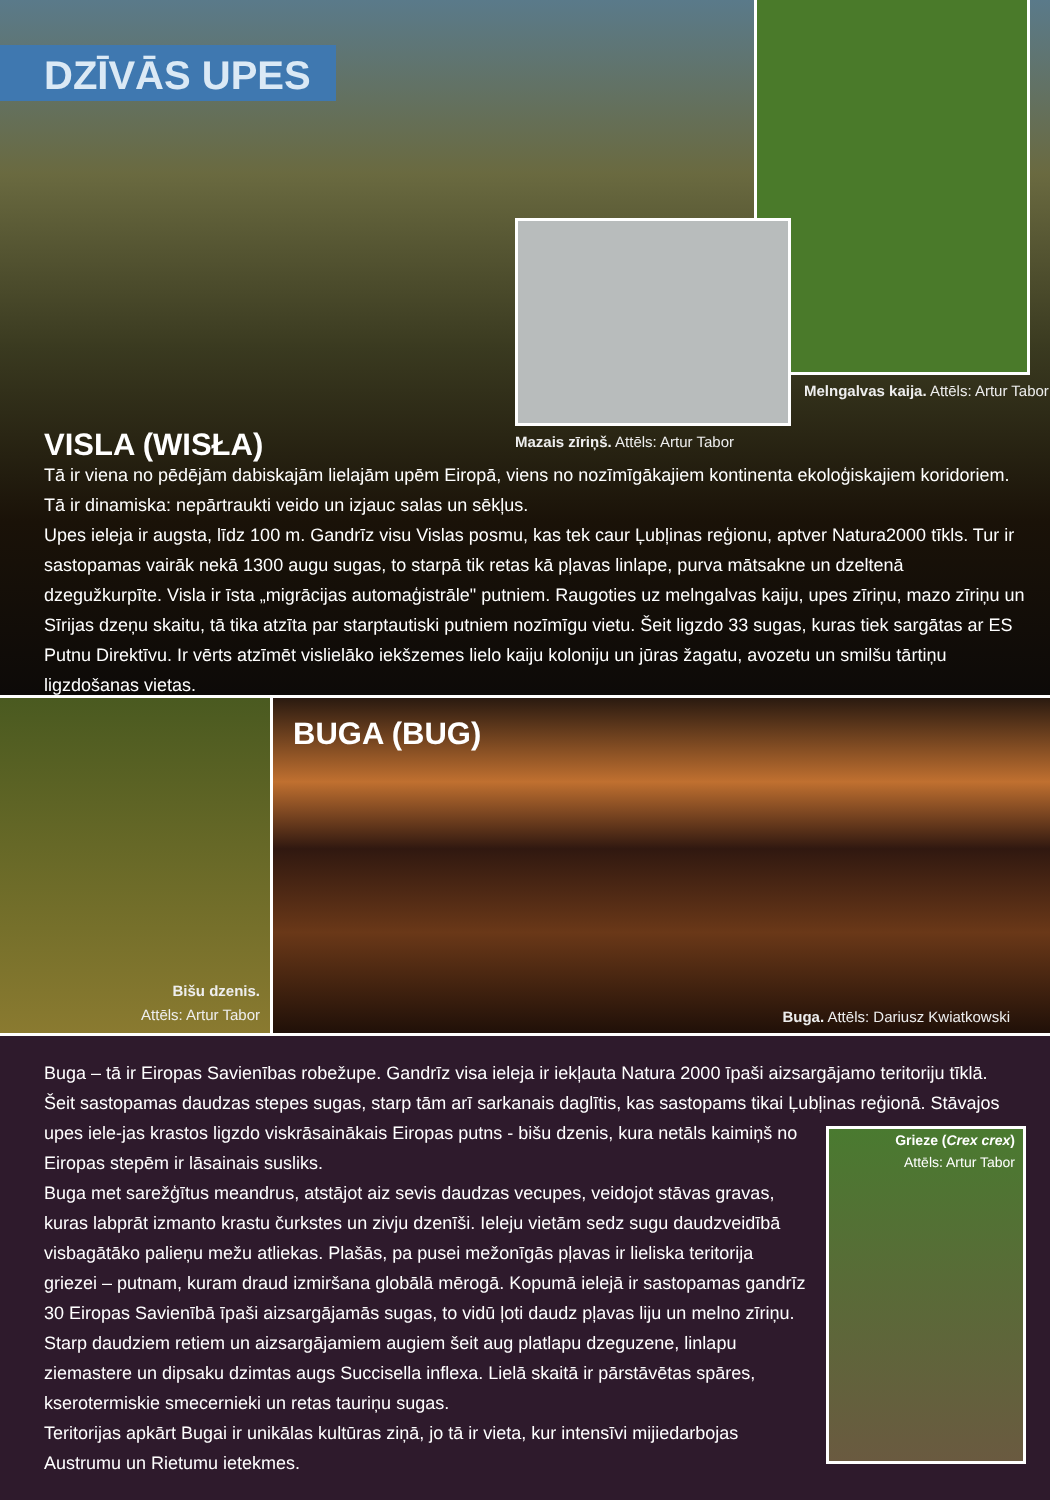DZĪVĀS UPES
Melngalvas kaija. Attēls: Artur Tabor
Mazais zīriņš. Attēls: Artur Tabor
VISLA (WISŁA)
Tā ir viena no pēdējām dabiskajām lielajām upēm Eiropā, viens no nozīmīgākajiem kontinenta ekoloģiskajiem koridoriem. Tā ir dinamiska: nepārtraukti veido un izjauc salas un sēkļus.
Upes ieleja ir augsta, līdz 100 m. Gandrīz visu Vislas posmu, kas tek caur Ļubļinas reģionu, aptver Natura2000 tīkls. Tur ir sastopamas vairāk nekā 1300 augu sugas, to starpā tik retas kā pļavas linlape, purva mātsakne un dzeltenā dzegužkurpīte. Visla ir īsta „migrācijas automaģistrāle" putniem. Raugoties uz melngalvas kaiju, upes zīriņu, mazo zīriņu un Sīrijas dzeņu skaitu, tā tika atzīta par starptautiski putniem nozīmīgu vietu. Šeit ligzdo 33 sugas, kuras tiek sargātas ar ES Putnu Direktīvu. Ir vērts atzīmēt vislielāko iekšzemes lielo kaiju koloniju un jūras žagatu, avozetu un smilšu tārtiņu ligzdošanas vietas.
Bišu dzenis.
Attēls: Artur Tabor
BUGA (BUG)
Buga. Attēls: Dariusz Kwiatkowski
Buga – tā ir Eiropas Savienības robežupe. Gandrīz visa ieleja ir iekļauta Natura 2000 īpaši aizsargājamo teritoriju tīklā.
Šeit sastopamas daudzas stepes sugas, starp tām arī sarkanais daglītis, kas sastopams tikai Ļubļinas reģionā. Stāvajos upes iele- Grieze (Crex crex)
Attēls: Artur Tabor jas krastos ligzdo viskrāsainākais Eiropas putns - bišu dzenis, kura netāls kaimiņš no Eiropas stepēm ir lāsainais susliks.
Buga met sarežģītus meandrus, atstājot aiz sevis daudzas vecupes, veidojot stāvas gravas, kuras labprāt izmanto krastu čurkstes un zivju dzenīši. Ieleju vietām sedz sugu daudzveidībā visbagātāko palieņu mežu atliekas. Plašās, pa pusei mežonīgās pļavas ir lieliska teritorija griezei – putnam, kuram draud izmiršana globālā mērogā. Kopumā ielejā ir sastopamas gandrīz 30 Eiropas Savienībā īpaši aizsargājamās sugas, to vidū ļoti daudz pļavas liju un melno zīriņu.
Starp daudziem retiem un aizsargājamiem augiem šeit aug platlapu dzeguzene, linlapu ziemastere un dipsaku dzimtas augs Succisella inflexa. Lielā skaitā ir pārstāvētas spāres, kserotermiskie smecernieki un retas tauriņu sugas.
Teritorijas apkārt Bugai ir unikālas kultūras ziņā, jo tā ir vieta, kur intensīvi mijiedarbojas Austrumu un Rietumu ietekmes.